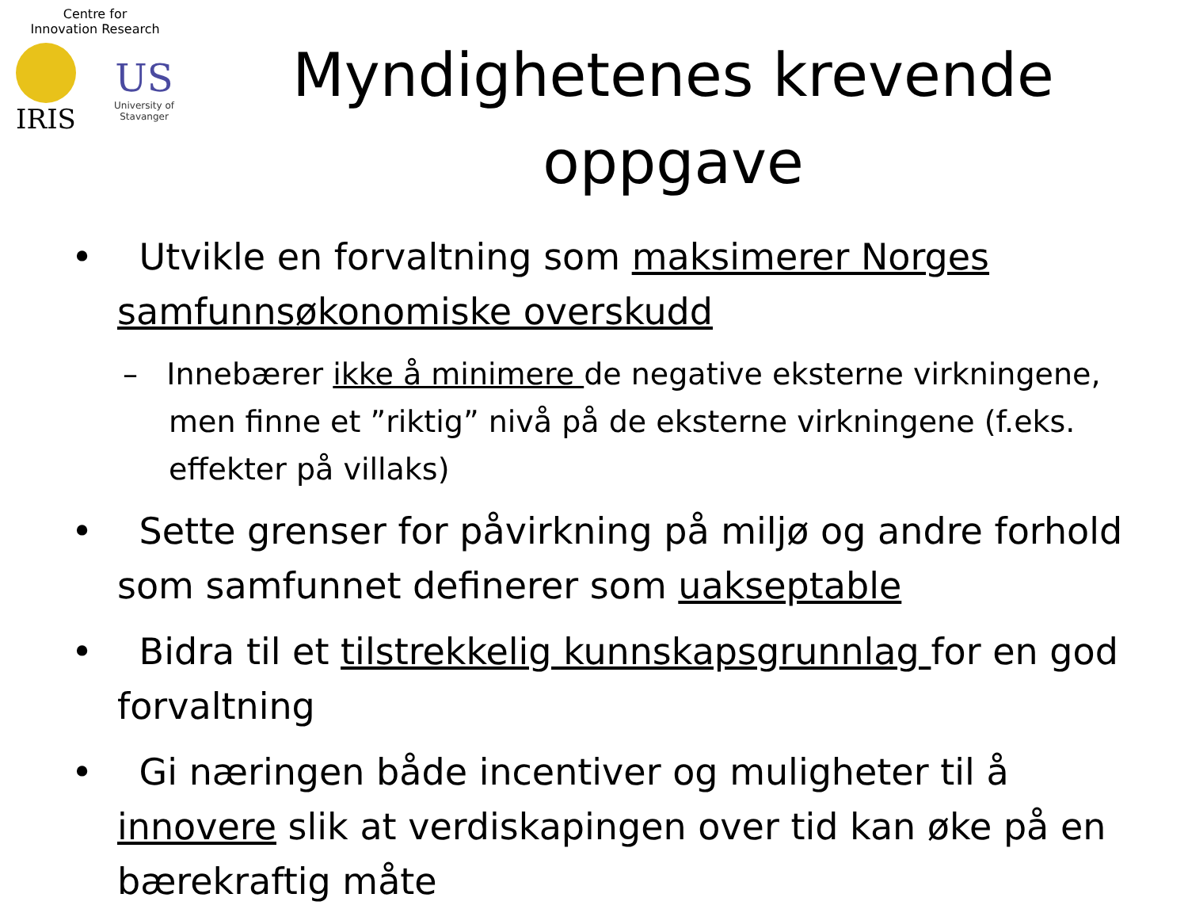Centre for
Innovation Research
IRIS
US
University of
Stavanger
Myndighetenes krevende oppgave
• Utvikle en forvaltning som maksimerer Norges samfunnsøkonomiske overskudd
– Innebærer ikke å minimere de negative eksterne virkningene, men finne et ”riktig” nivå på de eksterne virkningene (f.eks. effekter på villaks)
• Sette grenser for påvirkning på miljø og andre forhold som samfunnet definerer som uakseptable
• Bidra til et tilstrekkelig kunnskapsgrunnlag for en god forvaltning
• Gi næringen både incentiver og muligheter til å innovere slik at verdiskapingen over tid kan øke på en bærekraftig måte